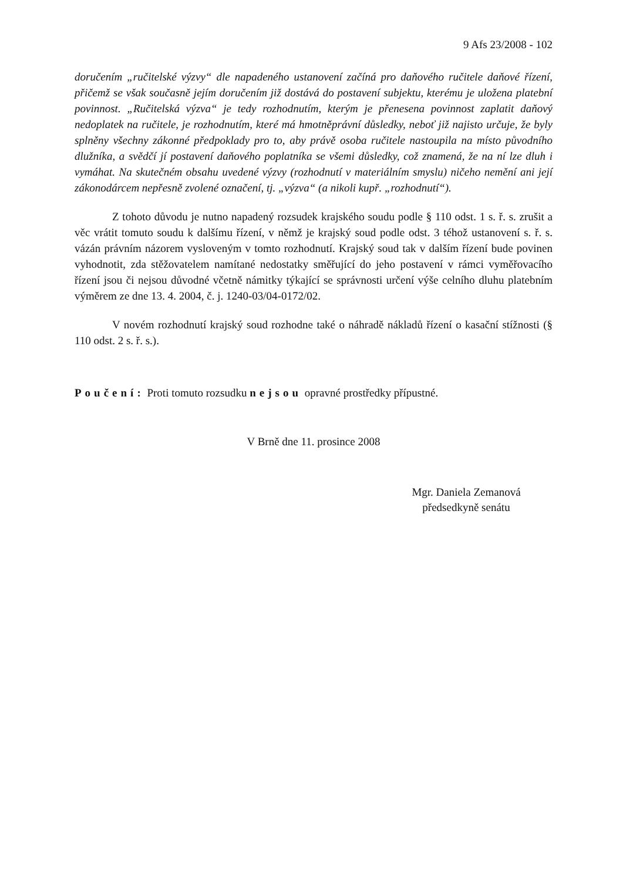9 Afs 23/2008 - 102
doručením „ručitelské výzvy“ dle napadeného ustanovení začíná pro daňového ručitele daňové řízení, přičemž se však současně jejím doručením již dostává do postavení subjektu, kterému je uložena platební povinnost. „Ručitelská výzva“ je tedy rozhodnutím, kterým je přenesena povinnost zaplatit daňový nedoplatek na ručitele, je rozhodnutím, které má hmotněprávní důsledky, neboť již najisto určuje, že byly splněny všechny zákonné předpoklady pro to, aby právě osoba ručitele nastoupila na místo původního dlužníka, a svědčí jí postavení daňového poplatníka se všemi důsledky, což znamená, že na ní lze dluh i vymáhat. Na skutečném obsahu uvedené výzvy (rozhodnutí v materiálním smyslu) ničeho nemění ani její zákonodárcem nepřesně zvolené označení, tj. „výzva“ (a nikoli kupř. „rozhodnutí“).
Z tohoto důvodu je nutno napadený rozsudek krajského soudu podle § 110 odst. 1 s. ř. s. zrušit a věc vrátit tomuto soudu k dalšímu řízení, v němž je krajský soud podle odst. 3 téhož ustanovení s. ř. s. vázán právním názorem vysloveným v tomto rozhodnutí. Krajský soud tak v dalším řízení bude povinen vyhodnotit, zda stěžovatelem namítané nedostatky směřující do jeho postavení v rámci vyměřovacího řízení jsou či nejsou důvodné včetně námitky týkající se správnosti určení výše celního dluhu platebním výměrem ze dne 13. 4. 2004, č. j. 1240-03/04-0172/02.
V novém rozhodnutí krajský soud rozhodne také o náhradě nákladů řízení o kasační stížnosti (§ 110 odst. 2 s. ř. s.).
Poučení: Proti tomuto rozsudku nejsou opravné prostředky přípustné.
V Brně dne 11. prosince 2008
Mgr. Daniela Zemanová
předsedkyně senátu